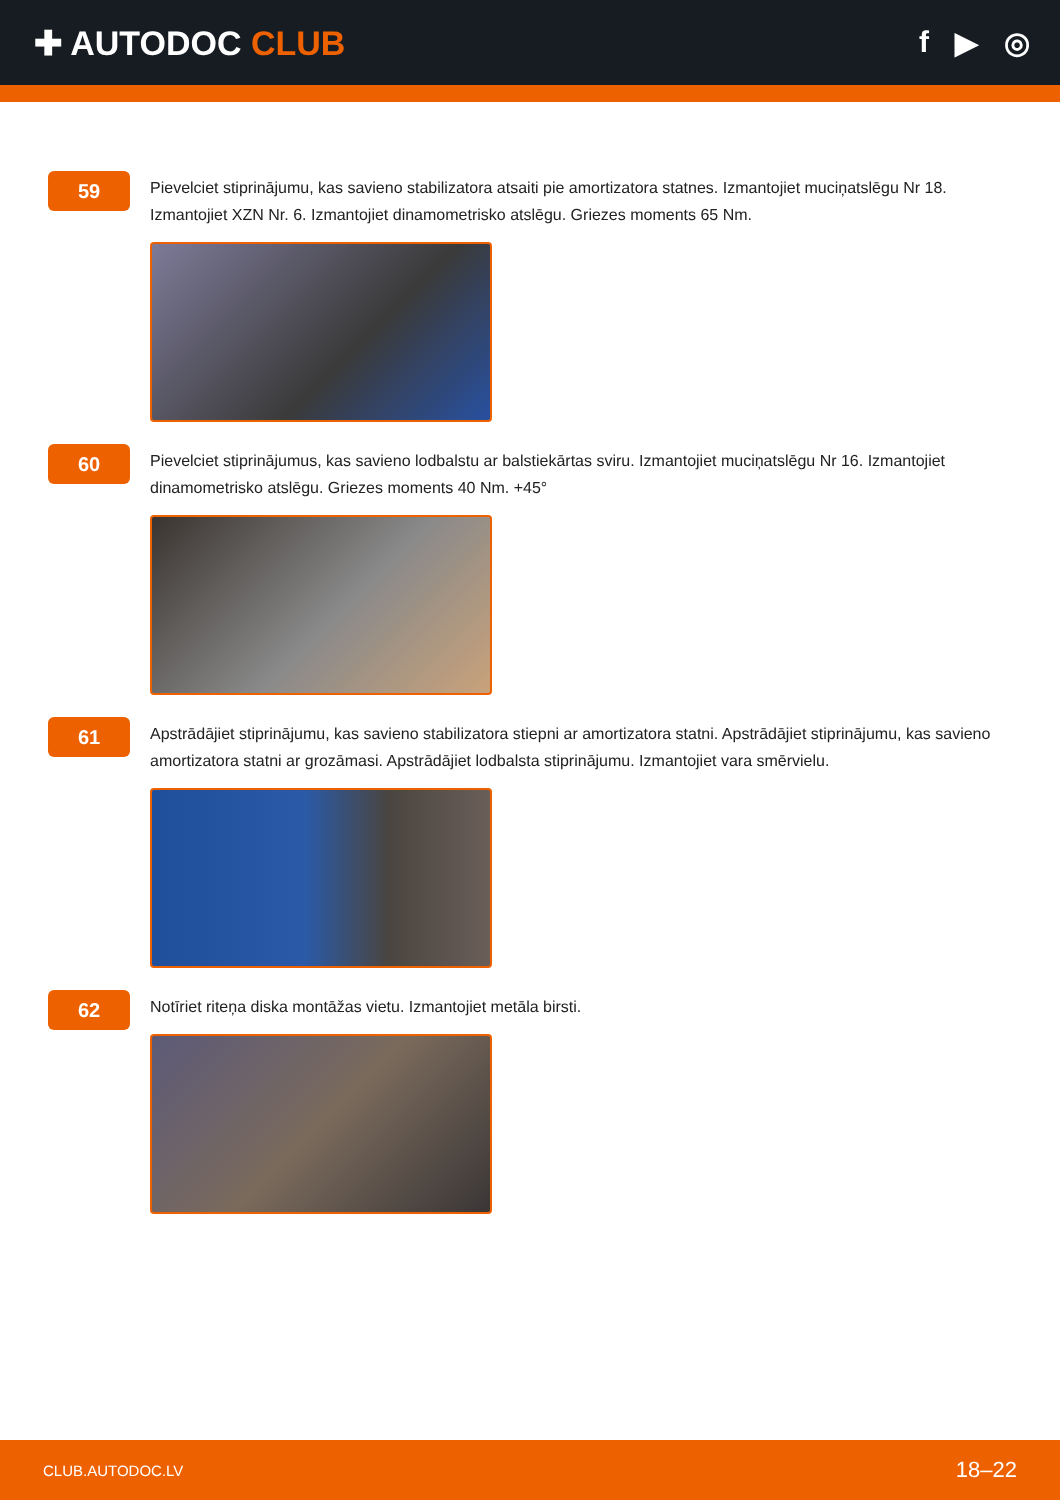✚ AUTODOC CLUB f ▶ ◎
59
Pievelciet stiprinājumu, kas savieno stabilizatora atsaiti pie amortizatora statnes. Izmantojiet muciņatslēgu Nr 18. Izmantojiet XZN Nr. 6. Izmantojiet dinamometrisko atslēgu. Griezes moments 65 Nm.
60
Pievelciet stiprinājumus, kas savieno lodbalstu ar balstiekārtas sviru. Izmantojiet muciņatslēgu Nr 16. Izmantojiet dinamometrisko atslēgu. Griezes moments 40 Nm. +45°
61
Apstrādājiet stiprinājumu, kas savieno stabilizatora stiepni ar amortizatora statni. Apstrādājiet stiprinājumu, kas savieno amortizatora statni ar grozāmasi. Apstrādājiet lodbalsta stiprinājumu. Izmantojiet vara smērvielu.
62
Notīriet riteņa diska montāžas vietu. Izmantojiet metāla birsti.
CLUB.AUTODOC.LV 18–22